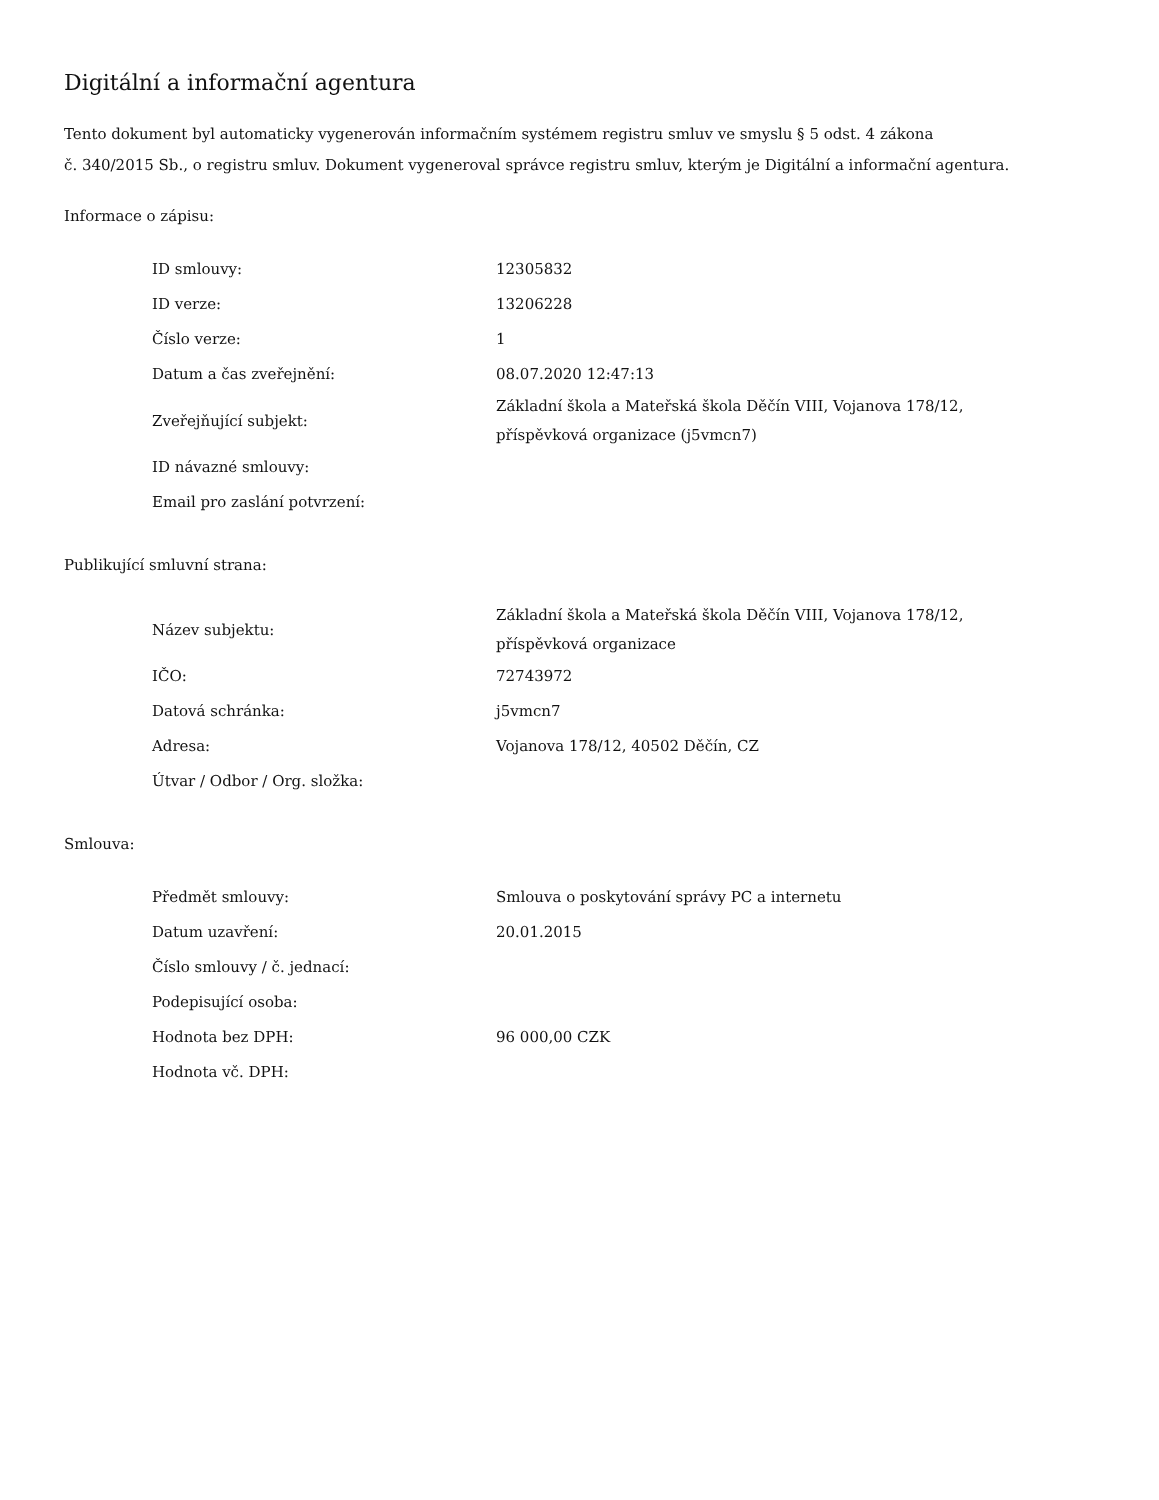Digitální a informační agentura
Tento dokument byl automaticky vygenerován informačním systémem registru smluv ve smyslu § 5 odst. 4 zákona
č. 340/2015 Sb., o registru smluv. Dokument vygeneroval správce registru smluv, kterým je Digitální a informační agentura.
Informace o zápisu:
| ID smlouvy: | 12305832 |
| ID verze: | 13206228 |
| Číslo verze: | 1 |
| Datum a čas zveřejnění: | 08.07.2020 12:47:13 |
| Zveřejňující subjekt: | Základní škola a Mateřská škola Děčín VIII, Vojanova 178/12, příspěvková organizace (j5vmcn7) |
| ID návazné smlouvy: | |
| Email pro zaslání potvrzení: | |
Publikující smluvní strana:
| Název subjektu: | Základní škola a Mateřská škola Děčín VIII, Vojanova 178/12, příspěvková organizace |
| IČO: | 72743972 |
| Datová schránka: | j5vmcn7 |
| Adresa: | Vojanova 178/12, 40502 Děčín, CZ |
| Útvar / Odbor / Org. složka: | |
Smlouva:
| Předmět smlouvy: | Smlouva o poskytování správy PC a internetu |
| Datum uzavření: | 20.01.2015 |
| Číslo smlouvy / č. jednací: | |
| Podepisující osoba: | |
| Hodnota bez DPH: | 96 000,00 CZK |
| Hodnota vč. DPH: | |